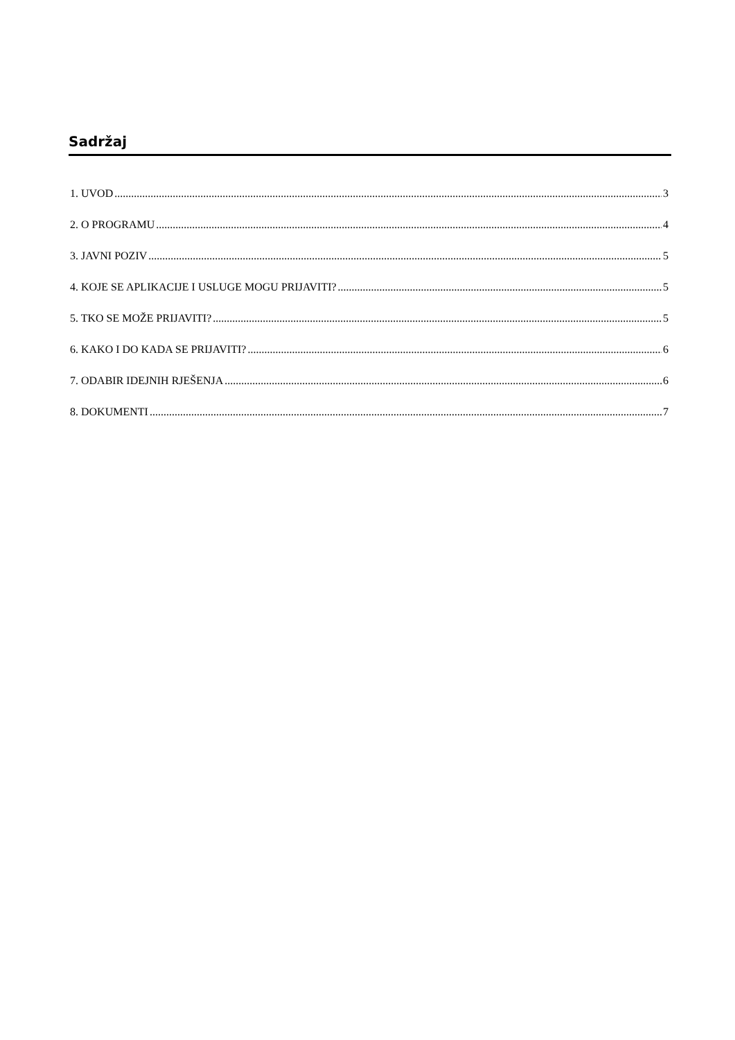Sadržaj
1. UVOD 3
2. O PROGRAMU 4
3. JAVNI POZIV 5
4. KOJE SE APLIKACIJE I USLUGE MOGU PRIJAVITI? 5
5. TKO SE MOŽE PRIJAVITI? 5
6. KAKO I DO KADA SE PRIJAVITI? 6
7. ODABIR IDEJNIH RJEŠENJA 6
8. DOKUMENTI 7